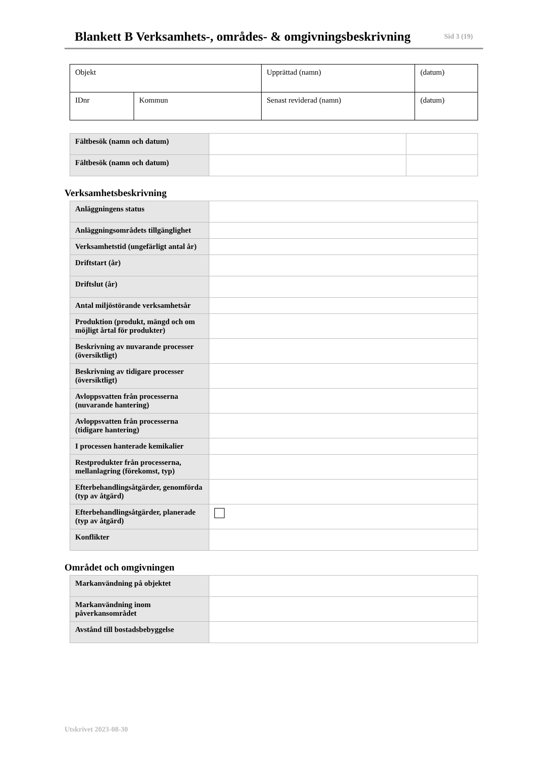Blankett B Verksamhets-, områdes- & omgivningsbeskrivning
Sid 3 (19)
| Objekt | | Upprättad (namn) | (datum) |
| IDnr | Kommun | Senast reviderad (namn) | (datum) |
| Fältbesök (namn och datum) | | |
| Fältbesök (namn och datum) | | |
Verksamhetsbeskrivning
| Anläggningens status | |
| Anläggningsområdets tillgänglighet | |
| Verksamhetstid (ungefärligt antal år) | |
| Driftstart (år) | |
| Driftslut (år) | |
| Antal miljöstörande verksamhetsår | |
| Produktion (produkt, mängd och om möjligt årtal för produkter) | |
| Beskrivning av nuvarande processer (översiktligt) | |
| Beskrivning av tidigare processer (översiktligt) | |
| Avloppsvatten från processerna (nuvarande hantering) | |
| Avloppsvatten från processerna (tidigare hantering) | |
| I processen hanterade kemikalier | |
| Restprodukter från processerna, mellanlagring (förekomst, typ) | |
| Efterbehandlingsåtgärder, genomförda (typ av åtgärd) | |
| Efterbehandlingsåtgärder, planerade (typ av åtgärd) | |
| Konflikter | |
Området och omgivningen
| Markanvändning på objektet | |
| Markanvändning inom påverkansområdet | |
| Avstånd till bostadsbebyggelse | |
Utskrivet 2023-08-30